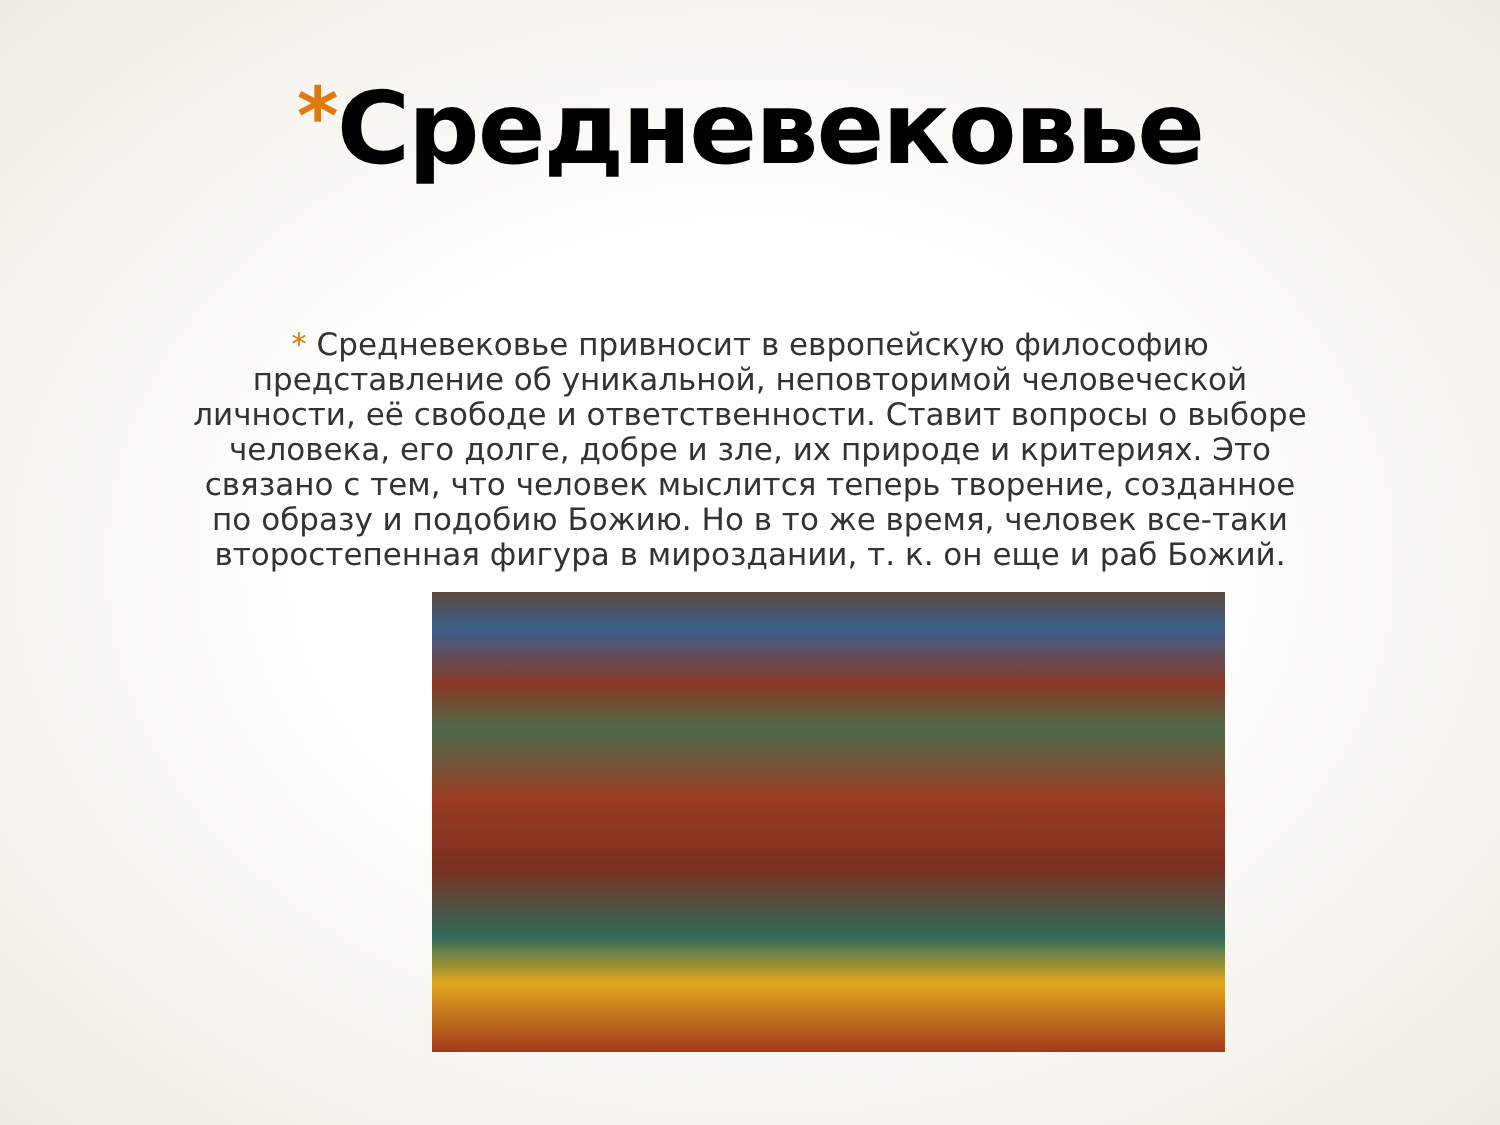*Средневековье
* Средневековье привносит в европейскую философию представление об уникальной, неповторимой человеческой личности, её свободе и ответственности. Ставит вопросы о выборе человека, его долге, добре и зле, их природе и критериях. Это связано с тем, что человек мыслится теперь творение, созданное по образу и подобию Божию. Но в то же время, человек все-таки второстепенная фигура в мироздании, т. к. он еще и раб Божий.